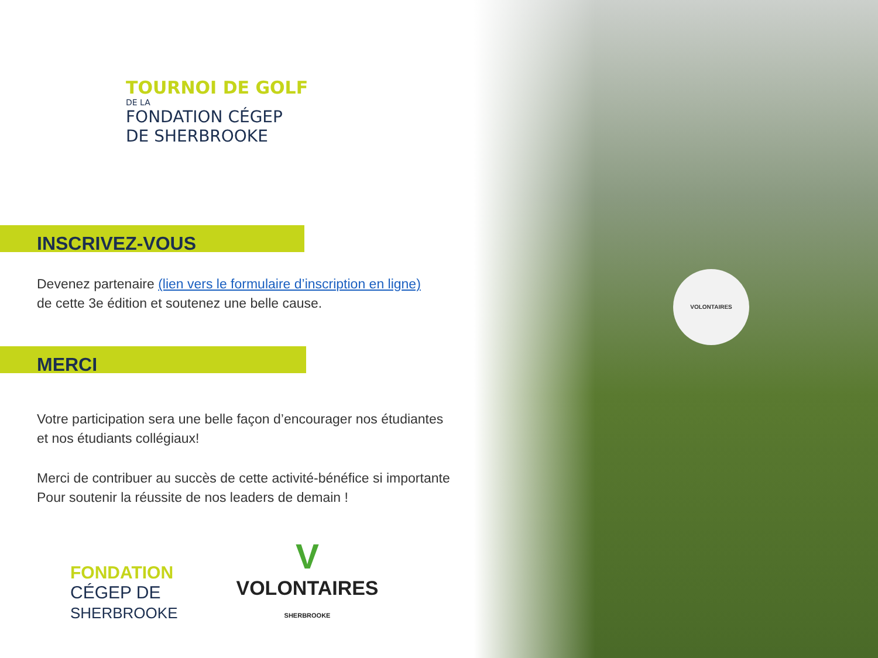VOLONTAIRES
TOURNOI DE GOLF
DE LA
FONDATION CÉGEP
DE SHERBROOKE
INSCRIVEZ-VOUS
Devenez partenaire (lien vers le formulaire d’inscription en ligne)
de cette 3e édition et soutenez une belle cause.
MERCI
Votre participation sera une belle façon d’encourager nos étudiantes
et nos étudiants collégiaux!
Merci de contribuer au succès de cette activité-bénéfice si importante
Pour soutenir la réussite de nos leaders de demain !
FONDATION
CÉGEP DE
SHERBROOKE
V
VOLONTAIRES
SHERBROOKE